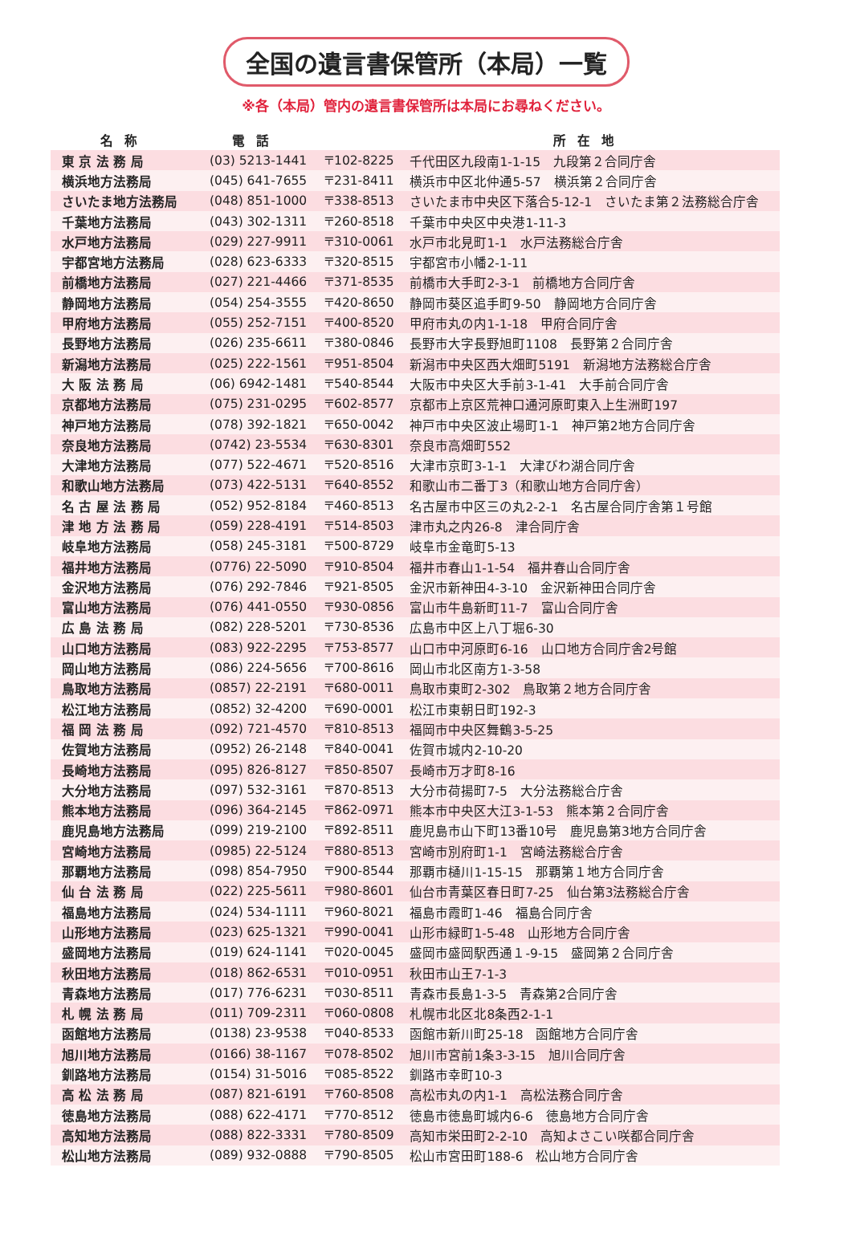全国の遺言書保管所（本局）一覧
※各（本局）管内の遺言書保管所は本局にお尋ねください。
| 名称 | 電話 | | 所在地 |
| --- | --- | --- | --- |
| 東 京 法 務 局 | (03) 5213-1441 | 〒102-8225 | 千代田区九段南1-1-15 九段第２合同庁舎 |
| 横浜地方法務局 | (045) 641-7655 | 〒231-8411 | 横浜市中区北仲通5-57 横浜第２合同庁舎 |
| さいたま地方法務局 | (048) 851-1000 | 〒338-8513 | さいたま市中央区下落合5-12-1 さいたま第２法務総合庁舎 |
| 千葉地方法務局 | (043) 302-1311 | 〒260-8518 | 千葉市中央区中央港1-11-3 |
| 水戸地方法務局 | (029) 227-9911 | 〒310-0061 | 水戸市北見町1-1 水戸法務総合庁舎 |
| 宇都宮地方法務局 | (028) 623-6333 | 〒320-8515 | 宇都宮市小幡2-1-11 |
| 前橋地方法務局 | (027) 221-4466 | 〒371-8535 | 前橋市大手町2-3-1 前橋地方合同庁舎 |
| 静岡地方法務局 | (054) 254-3555 | 〒420-8650 | 静岡市葵区追手町9-50 静岡地方合同庁舎 |
| 甲府地方法務局 | (055) 252-7151 | 〒400-8520 | 甲府市丸の内1-1-18 甲府合同庁舎 |
| 長野地方法務局 | (026) 235-6611 | 〒380-0846 | 長野市大字長野旭町1108 長野第２合同庁舎 |
| 新潟地方法務局 | (025) 222-1561 | 〒951-8504 | 新潟市中央区西大畑町5191 新潟地方法務総合庁舎 |
| 大 阪 法 務 局 | (06) 6942-1481 | 〒540-8544 | 大阪市中央区大手前3-1-41 大手前合同庁舎 |
| 京都地方法務局 | (075) 231-0295 | 〒602-8577 | 京都市上京区荒神口通河原町東入上生洲町197 |
| 神戸地方法務局 | (078) 392-1821 | 〒650-0042 | 神戸市中央区波止場町1-1 神戸第2地方合同庁舎 |
| 奈良地方法務局 | (0742) 23-5534 | 〒630-8301 | 奈良市高畑町552 |
| 大津地方法務局 | (077) 522-4671 | 〒520-8516 | 大津市京町3-1-1 大津びわ湖合同庁舎 |
| 和歌山地方法務局 | (073) 422-5131 | 〒640-8552 | 和歌山市二番丁3（和歌山地方合同庁舎） |
| 名 古 屋 法 務 局 | (052) 952-8184 | 〒460-8513 | 名古屋市中区三の丸2-2-1 名古屋合同庁舎第１号館 |
| 津 地 方 法 務 局 | (059) 228-4191 | 〒514-8503 | 津市丸之内26-8 津合同庁舎 |
| 岐阜地方法務局 | (058) 245-3181 | 〒500-8729 | 岐阜市金竜町5-13 |
| 福井地方法務局 | (0776) 22-5090 | 〒910-8504 | 福井市春山1-1-54 福井春山合同庁舎 |
| 金沢地方法務局 | (076) 292-7846 | 〒921-8505 | 金沢市新神田4-3-10 金沢新神田合同庁舎 |
| 富山地方法務局 | (076) 441-0550 | 〒930-0856 | 富山市牛島新町11-7 富山合同庁舎 |
| 広 島 法 務 局 | (082) 228-5201 | 〒730-8536 | 広島市中区上八丁堀6-30 |
| 山口地方法務局 | (083) 922-2295 | 〒753-8577 | 山口市中河原町6-16 山口地方合同庁舎2号館 |
| 岡山地方法務局 | (086) 224-5656 | 〒700-8616 | 岡山市北区南方1-3-58 |
| 鳥取地方法務局 | (0857) 22-2191 | 〒680-0011 | 鳥取市東町2-302 鳥取第２地方合同庁舎 |
| 松江地方法務局 | (0852) 32-4200 | 〒690-0001 | 松江市東朝日町192-3 |
| 福 岡 法 務 局 | (092) 721-4570 | 〒810-8513 | 福岡市中央区舞鶴3-5-25 |
| 佐賀地方法務局 | (0952) 26-2148 | 〒840-0041 | 佐賀市城内2-10-20 |
| 長崎地方法務局 | (095) 826-8127 | 〒850-8507 | 長崎市万才町8-16 |
| 大分地方法務局 | (097) 532-3161 | 〒870-8513 | 大分市荷揚町7-5 大分法務総合庁舎 |
| 熊本地方法務局 | (096) 364-2145 | 〒862-0971 | 熊本市中央区大江3-1-53 熊本第２合同庁舎 |
| 鹿児島地方法務局 | (099) 219-2100 | 〒892-8511 | 鹿児島市山下町13番10号 鹿児島第3地方合同庁舎 |
| 宮崎地方法務局 | (0985) 22-5124 | 〒880-8513 | 宮崎市別府町1-1 宮崎法務総合庁舎 |
| 那覇地方法務局 | (098) 854-7950 | 〒900-8544 | 那覇市樋川1-15-15 那覇第１地方合同庁舎 |
| 仙 台 法 務 局 | (022) 225-5611 | 〒980-8601 | 仙台市青葉区春日町7-25 仙台第3法務総合庁舎 |
| 福島地方法務局 | (024) 534-1111 | 〒960-8021 | 福島市霞町1-46 福島合同庁舎 |
| 山形地方法務局 | (023) 625-1321 | 〒990-0041 | 山形市緑町1-5-48 山形地方合同庁舎 |
| 盛岡地方法務局 | (019) 624-1141 | 〒020-0045 | 盛岡市盛岡駅西通１-9-15 盛岡第２合同庁舎 |
| 秋田地方法務局 | (018) 862-6531 | 〒010-0951 | 秋田市山王7-1-3 |
| 青森地方法務局 | (017) 776-6231 | 〒030-8511 | 青森市長島1-3-5 青森第2合同庁舎 |
| 札 幌 法 務 局 | (011) 709-2311 | 〒060-0808 | 札幌市北区北8条西2-1-1 |
| 函館地方法務局 | (0138) 23-9538 | 〒040-8533 | 函館市新川町25-18 函館地方合同庁舎 |
| 旭川地方法務局 | (0166) 38-1167 | 〒078-8502 | 旭川市宮前1条3-3-15 旭川合同庁舎 |
| 釧路地方法務局 | (0154) 31-5016 | 〒085-8522 | 釧路市幸町10-3 |
| 高 松 法 務 局 | (087) 821-6191 | 〒760-8508 | 高松市丸の内1-1 高松法務合同庁舎 |
| 徳島地方法務局 | (088) 622-4171 | 〒770-8512 | 徳島市徳島町城内6-6 徳島地方合同庁舎 |
| 高知地方法務局 | (088) 822-3331 | 〒780-8509 | 高知市栄田町2-2-10 高知よさこい咲都合同庁舎 |
| 松山地方法務局 | (089) 932-0888 | 〒790-8505 | 松山市宮田町188-6 松山地方合同庁舎 |